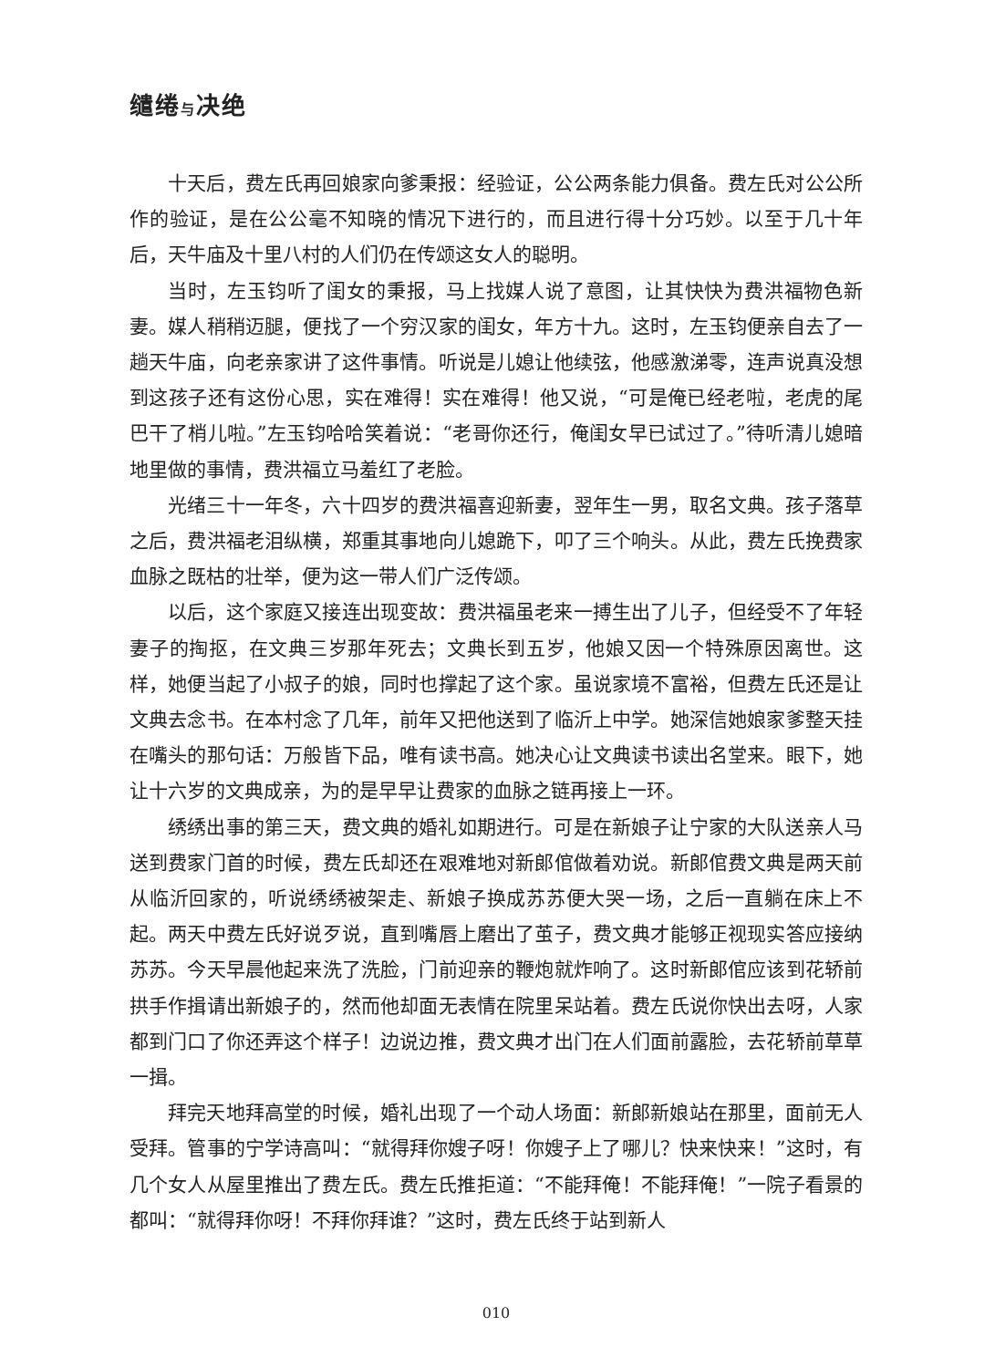缱绻与决绝
十天后，费左氏再回娘家向爹秉报：经验证，公公两条能力俱备。费左氏对公公所作的验证，是在公公毫不知晓的情况下进行的，而且进行得十分巧妙。以至于几十年后，天牛庙及十里八村的人们仍在传颂这女人的聪明。
当时，左玉钧听了闺女的秉报，马上找媒人说了意图，让其快快为费洪福物色新妻。媒人稍稍迈腿，便找了一个穷汉家的闺女，年方十九。这时，左玉钧便亲自去了一趟天牛庙，向老亲家讲了这件事情。听说是儿媳让他续弦，他感激涕零，连声说真没想到这孩子还有这份心思，实在难得！实在难得！他又说，“可是俺已经老啦，老虎的尾巴干了梢儿啦。”左玉钧哈哈笑着说：“老哥你还行，俺闺女早已试过了。”待听清儿媳暗地里做的事情，费洪福立马羞红了老脸。
光绪三十一年冬，六十四岁的费洪福喜迎新妻，翌年生一男，取名文典。孩子落草之后，费洪福老泪纵横，郑重其事地向儿媳跪下，叩了三个响头。从此，费左氏挽费家血脉之既枯的壮举，便为这一带人们广泛传颂。
以后，这个家庭又接连出现变故：费洪福虽老来一搏生出了儿子，但经受不了年轻妻子的掏抠，在文典三岁那年死去；文典长到五岁，他娘又因一个特殊原因离世。这样，她便当起了小叔子的娘，同时也撑起了这个家。虽说家境不富裕，但费左氏还是让文典去念书。在本村念了几年，前年又把他送到了临沂上中学。她深信她娘家爹整天挂在嘴头的那句话：万般皆下品，唯有读书高。她决心让文典读书读出名堂来。眼下，她让十六岁的文典成亲，为的是早早让费家的血脉之链再接上一环。
绣绣出事的第三天，费文典的婚礼如期进行。可是在新娘子让宁家的大队送亲人马送到费家门首的时候，费左氏却还在艰难地对新郎倌做着劝说。新郎倌费文典是两天前从临沂回家的，听说绣绣被架走、新娘子换成苏苏便大哭一场，之后一直躺在床上不起。两天中费左氏好说歹说，直到嘴唇上磨出了茧子，费文典才能够正视现实答应接纳苏苏。今天早晨他起来洗了洗脸，门前迎亲的鞭炮就炸响了。这时新郎倌应该到花轿前拱手作揖请出新娘子的，然而他却面无表情在院里呆站着。费左氏说你快出去呀，人家都到门口了你还弄这个样子！边说边推，费文典才出门在人们面前露脸，去花轿前草草一揖。
拜完天地拜高堂的时候，婚礼出现了一个动人场面：新郎新娘站在那里，面前无人受拜。管事的宁学诗高叫：“就得拜你嫂子呀！你嫂子上了哪儿？快来快来！”这时，有几个女人从屋里推出了费左氏。费左氏推拒道：“不能拜俺！不能拜俺！”一院子看景的都叫：“就得拜你呀！不拜你拜谁？”这时，费左氏终于站到新人
010